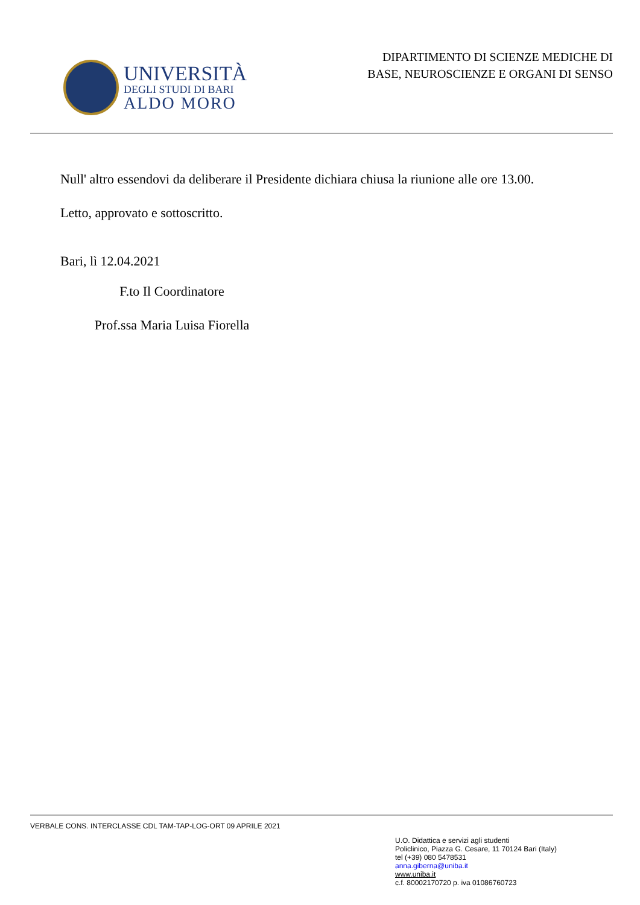UNIVERSITÀ
DEGLI STUDI DI BARI
ALDO MORO
DIPARTIMENTO DI SCIENZE MEDICHE DI
BASE, NEUROSCIENZE E ORGANI DI SENSO
Null' altro essendovi da deliberare il Presidente dichiara chiusa la riunione alle ore 13.00.
Letto, approvato e sottoscritto.
Bari, lì 12.04.2021
F.to Il Coordinatore
Prof.ssa Maria Luisa Fiorella
VERBALE CONS. INTERCLASSE CDL TAM-TAP-LOG-ORT 09 APRILE 2021
U.O. Didattica e servizi agli studenti
Policlinico, Piazza G. Cesare, 11 70124 Bari (Italy)
tel (+39) 080 5478531
anna.giberna@uniba.it
www.uniba.it
c.f. 80002170720 p. iva 01086760723